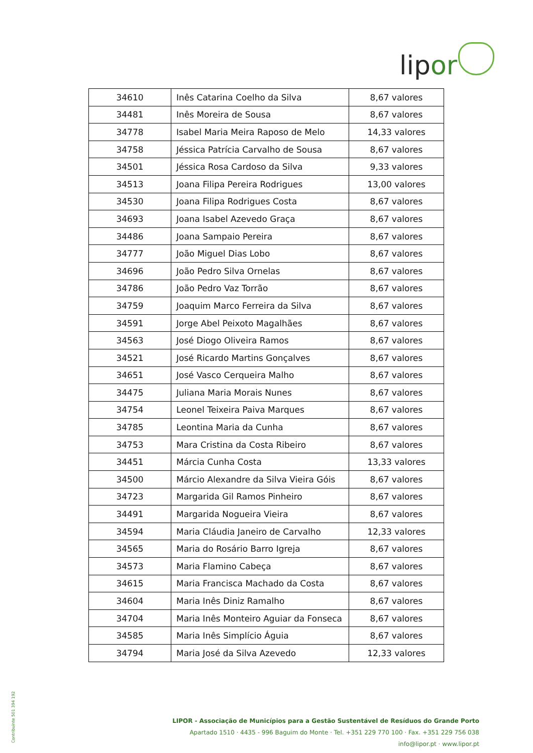lipor
| 34610 | Inês Catarina Coelho da Silva | 8,67 valores |
| 34481 | Inês Moreira de Sousa | 8,67 valores |
| 34778 | Isabel Maria Meira Raposo de Melo | 14,33 valores |
| 34758 | Jéssica Patrícia Carvalho de Sousa | 8,67 valores |
| 34501 | Jéssica Rosa Cardoso da Silva | 9,33 valores |
| 34513 | Joana Filipa Pereira Rodrigues | 13,00 valores |
| 34530 | Joana Filipa Rodrigues Costa | 8,67 valores |
| 34693 | Joana Isabel Azevedo Graça | 8,67 valores |
| 34486 | Joana Sampaio Pereira | 8,67 valores |
| 34777 | João Miguel Dias Lobo | 8,67 valores |
| 34696 | João Pedro Silva Ornelas | 8,67 valores |
| 34786 | João Pedro Vaz Torrão | 8,67 valores |
| 34759 | Joaquim Marco Ferreira da Silva | 8,67 valores |
| 34591 | Jorge Abel Peixoto Magalhães | 8,67 valores |
| 34563 | José Diogo Oliveira Ramos | 8,67 valores |
| 34521 | José Ricardo Martins Gonçalves | 8,67 valores |
| 34651 | José Vasco Cerqueira Malho | 8,67 valores |
| 34475 | Juliana Maria Morais Nunes | 8,67 valores |
| 34754 | Leonel Teixeira Paiva Marques | 8,67 valores |
| 34785 | Leontina Maria da Cunha | 8,67 valores |
| 34753 | Mara Cristina da Costa Ribeiro | 8,67 valores |
| 34451 | Márcia Cunha Costa | 13,33 valores |
| 34500 | Márcio Alexandre da Silva Vieira Góis | 8,67 valores |
| 34723 | Margarida Gil Ramos Pinheiro | 8,67 valores |
| 34491 | Margarida Nogueira Vieira | 8,67 valores |
| 34594 | Maria Cláudia Janeiro de Carvalho | 12,33 valores |
| 34565 | Maria do Rosário Barro Igreja | 8,67 valores |
| 34573 | Maria Flamino Cabeça | 8,67 valores |
| 34615 | Maria Francisca Machado da Costa | 8,67 valores |
| 34604 | Maria Inês Diniz Ramalho | 8,67 valores |
| 34704 | Maria Inês Monteiro Aguiar da Fonseca | 8,67 valores |
| 34585 | Maria Inês Simplício Águia | 8,67 valores |
| 34794 | Maria José da Silva Azevedo | 12,33 valores |
Contribuinte 501 394 192
LIPOR - Associação de Municípios para a Gestão Sustentável de Resíduos do Grande Porto
Apartado 1510 · 4435 - 996 Baguim do Monte · Tel. +351 229 770 100 · Fax. +351 229 756 038
info@lipor.pt · www.lipor.pt